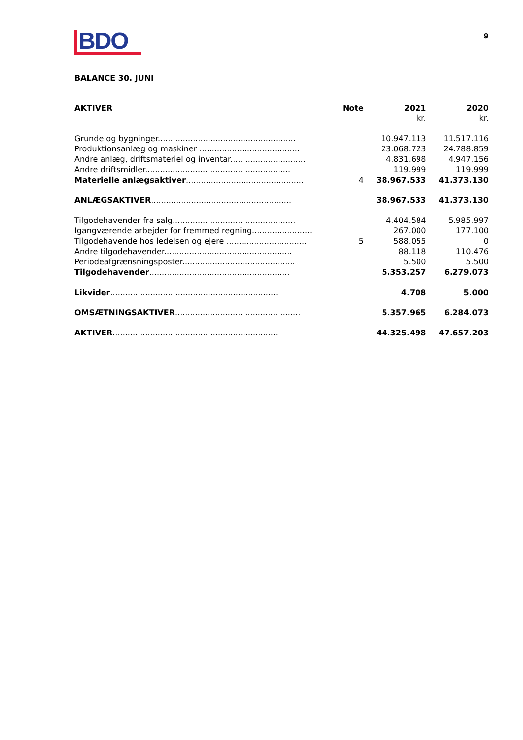BDO
9
BALANCE 30. JUNI
| AKTIVER | Note | 2021 | 2020 |
| --- | --- | --- | --- |
| | | kr. | kr. |
| Grunde og bygninger....................................................... | | 10.947.113 | 11.517.116 |
| Produktionsanlæg og maskiner ........................................ | | 23.068.723 | 24.788.859 |
| Andre anlæg, driftsmateriel og inventar.............................. | | 4.831.698 | 4.947.156 |
| Andre driftsmidler.......................................................... | | 119.999 | 119.999 |
| Materielle anlægsaktiver ............................................... | 4 | 38.967.533 | 41.373.130 |
| ANLÆGSAKTIVER ........................................................ | | 38.967.533 | 41.373.130 |
| Tilgodehavender fra salg................................................. | | 4.404.584 | 5.985.997 |
| Igangværende arbejder for fremmed regning........................ | | 267.000 | 177.100 |
| Tilgodehavende hos ledelsen og ejere ................................ | 5 | 588.055 | 0 |
| Andre tilgodehavender................................................... | | 88.118 | 110.476 |
| Periodeafgrænsningsposter............................................. | | 5.500 | 5.500 |
| Tilgodehavender ........................................................ | | 5.353.257 | 6.279.073 |
| Likvider ................................................................... | | 4.708 | 5.000 |
| OMSÆTNINGSAKTIVER .................................................. | | 5.357.965 | 6.284.073 |
| AKTIVER .................................................................. | | 44.325.498 | 47.657.203 |